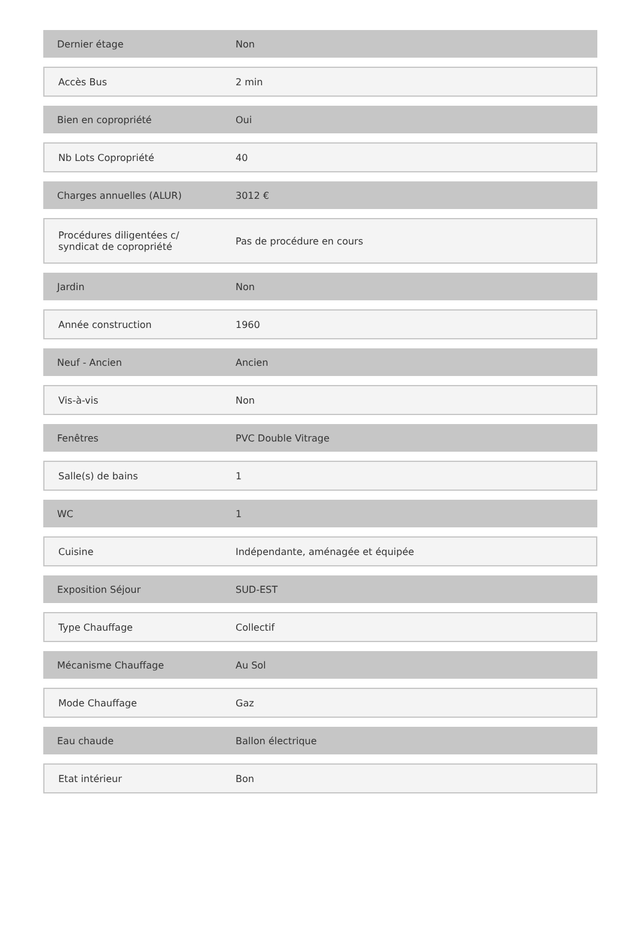| Dernier étage | Non |
| Accès Bus | 2 min |
| Bien en copropriété | Oui |
| Nb Lots Copropriété | 40 |
| Charges annuelles (ALUR) | 3012 € |
| Procédures diligentées c/ syndicat de copropriété | Pas de procédure en cours |
| Jardin | Non |
| Année construction | 1960 |
| Neuf - Ancien | Ancien |
| Vis-à-vis | Non |
| Fenêtres | PVC Double Vitrage |
| Salle(s) de bains | 1 |
| WC | 1 |
| Cuisine | Indépendante, aménagée et équipée |
| Exposition Séjour | SUD-EST |
| Type Chauffage | Collectif |
| Mécanisme Chauffage | Au Sol |
| Mode Chauffage | Gaz |
| Eau chaude | Ballon électrique |
| Etat intérieur | Bon |